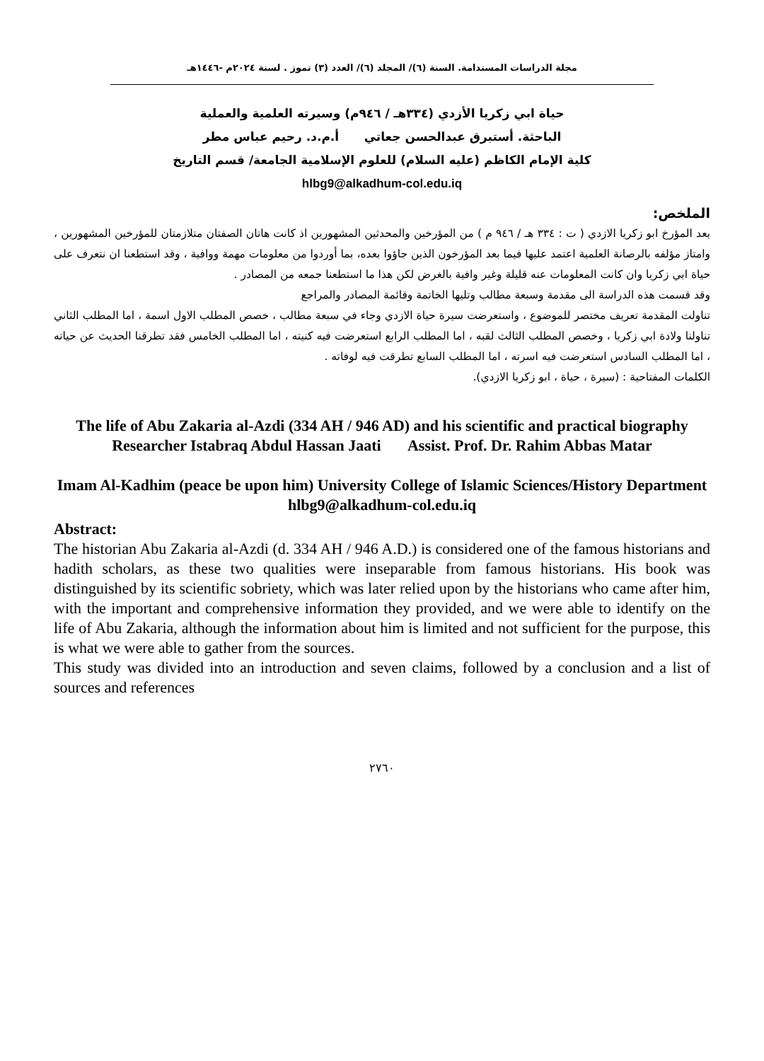مجلة الدراسات المستدامة. السنة (٦)/ المجلد (٦)/ العدد (٣) تموز . لسنة ٢٠٢٤م -١٤٤٦هـ
حياة ابي زكريا الأزدي (٣٣٤هـ / ٩٤٦م) وسيرته العلمية والعملية
الباحثة. أستبرق عبدالحسن جعاتي أ.م.د. رحيم عباس مطر
كلية الإمام الكاظم (عليه السلام) للعلوم الإسلامية الجامعة/ قسم التاريخ
hlbg9@alkadhum-col.edu.iq
الملخص:
يعد المؤرخ ابو زكريا الازدي ( ت : ٣٣٤ هـ / ٩٤٦ م ) من المؤرخين والمحدثين المشهورين اذ كانت هاتان الصفتان متلازمتان للمؤرخين المشهورين ، وامتاز مؤلفه بالرصانة العلمية اعتمد عليها فيما بعد المؤرخون الذين جاؤوا بعده، بما أوردوا من معلومات مهمة ووافية ، وقد استطعنا ان نتعرف على حياة ابي زكريا وان كانت المعلومات عنه قليلة وغير وافية بالغرض لكن هذا ما استطعنا جمعه من المصادر .
وقد قسمت هذه الدراسة الى مقدمة وسبعة مطالب وتليها الخاتمة وقائمة المصادر والمراجع
تناولت المقدمة تعريف مختصر للموضوع ، واستعرضت سيرة حياة الازدي وجاء في سبعة مطالب ، خصص المطلب الاول اسمة ، اما المطلب الثاني تناولنا ولادة ابي زكريا ، وخصص المطلب الثالث لقبه ، اما المطلب الرابع استعرضت فيه كنيته ، اما المطلب الخامس فقد تطرقنا الحديث عن حياته ، اما المطلب السادس استعرضت فيه اسرته ، اما المطلب السابع تطرقت فيه لوفاته .
الكلمات المفتاحية : (سيرة ، حياة ، ابو زكريا الازدي).
The life of Abu Zakaria al-Azdi (334 AH / 946 AD) and his scientific and practical biography
Researcher Istabraq Abdul Hassan Jaati Assist. Prof. Dr. Rahim Abbas Matar
Imam Al-Kadhim (peace be upon him) University College of Islamic Sciences/History Department
hlbg9@alkadhum-col.edu.iq
Abstract:
The historian Abu Zakaria al-Azdi (d. 334 AH / 946 A.D.) is considered one of the famous historians and hadith scholars, as these two qualities were inseparable from famous historians. His book was distinguished by its scientific sobriety, which was later relied upon by the historians who came after him, with the important and comprehensive information they provided, and we were able to identify on the life of Abu Zakaria, although the information about him is limited and not sufficient for the purpose, this is what we were able to gather from the sources.
This study was divided into an introduction and seven claims, followed by a conclusion and a list of sources and references
٢٧٦٠